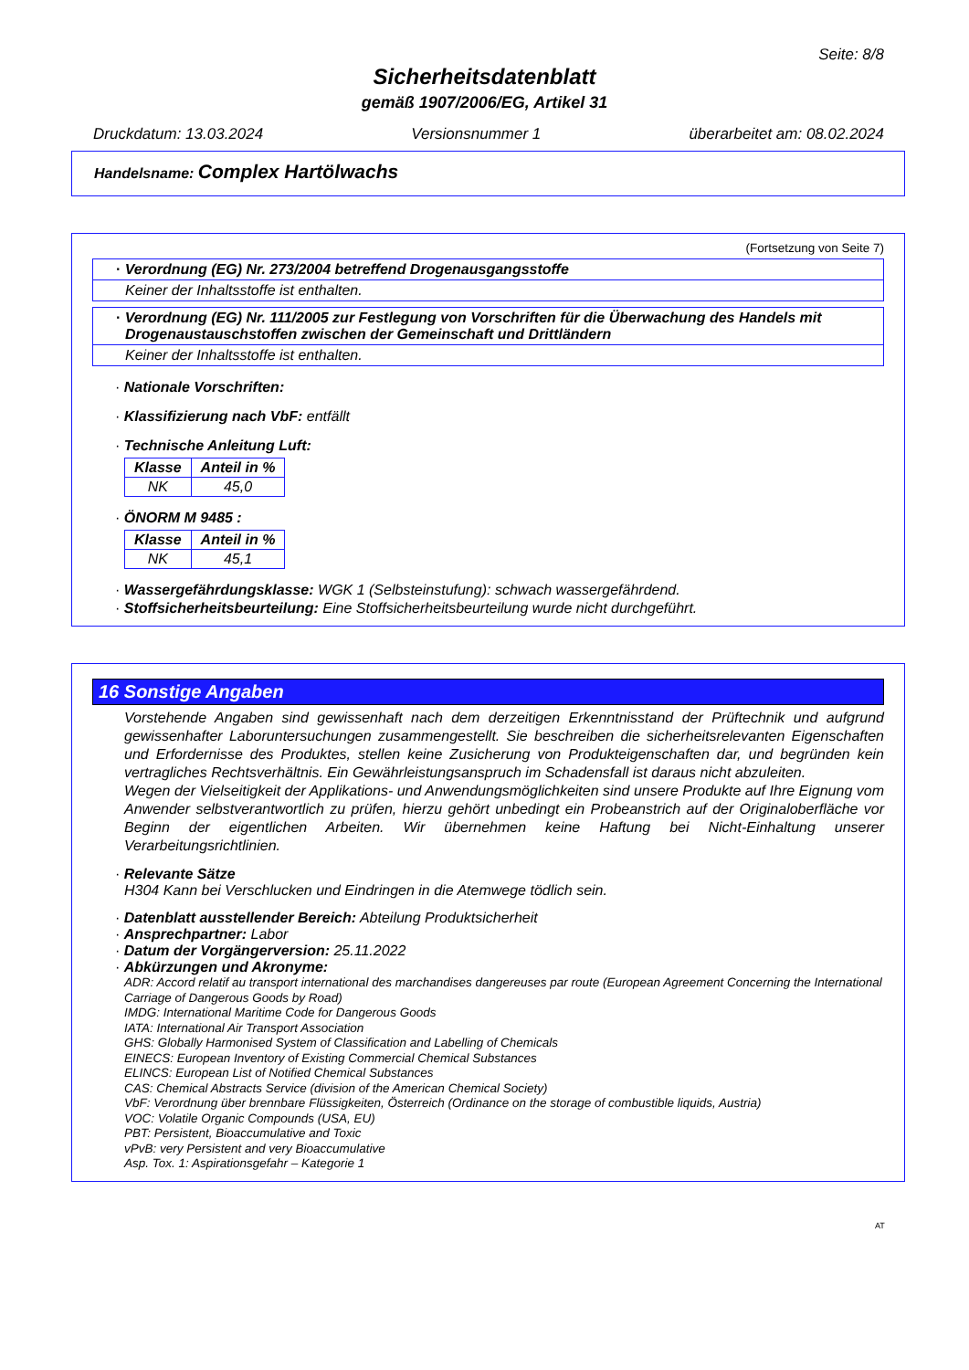Seite: 8/8
Sicherheitsdatenblatt
gemäß 1907/2006/EG, Artikel 31
Druckdatum: 13.03.2024 Versionsnummer 1 überarbeitet am: 08.02.2024
Handelsname: Complex Hartölwachs
(Fortsetzung von Seite 7)
· Verordnung (EG) Nr. 273/2004 betreffend Drogenausgangsstoffe
Keiner der Inhaltsstoffe ist enthalten.
· Verordnung (EG) Nr. 111/2005 zur Festlegung von Vorschriften für die Überwachung des Handels mit Drogenaustauschstoffen zwischen der Gemeinschaft und Drittländern
Keiner der Inhaltsstoffe ist enthalten.
· Nationale Vorschriften:
· Klassifizierung nach VbF: entfällt
· Technische Anleitung Luft:
| Klasse | Anteil in % |
| --- | --- |
| NK | 45,0 |
· ÖNORM M 9485 :
| Klasse | Anteil in % |
| --- | --- |
| NK | 45,1 |
· Wassergefährdungsklasse: WGK 1 (Selbsteinstufung): schwach wassergefährdend.
· Stoffsicherheitsbeurteilung: Eine Stoffsicherheitsbeurteilung wurde nicht durchgeführt.
16 Sonstige Angaben
Vorstehende Angaben sind gewissenhaft nach dem derzeitigen Erkenntnisstand der Prüftechnik und aufgrund gewissenhafter Laboruntersuchungen zusammengestellt. Sie beschreiben die sicherheitsrelevanten Eigenschaften und Erfordernisse des Produktes, stellen keine Zusicherung von Produkteigenschaften dar, und begründen kein vertragliches Rechtsverhältnis. Ein Gewährleistungsanspruch im Schadensfall ist daraus nicht abzuleiten.
Wegen der Vielseitigkeit der Applikations- und Anwendungsmöglichkeiten sind unsere Produkte auf Ihre Eignung vom Anwender selbstverantwortlich zu prüfen, hierzu gehört unbedingt ein Probeanstrich auf der Originaloberfläche vor Beginn der eigentlichen Arbeiten. Wir übernehmen keine Haftung bei Nicht-Einhaltung unserer Verarbeitungsrichtlinien.
· Relevante Sätze
H304 Kann bei Verschlucken und Eindringen in die Atemwege tödlich sein.
· Datenblatt ausstellender Bereich: Abteilung Produktsicherheit
· Ansprechpartner: Labor
· Datum der Vorgängerversion: 25.11.2022
· Abkürzungen und Akronyme:
ADR: Accord relatif au transport international des marchandises dangereuses par route (European Agreement Concerning the International Carriage of Dangerous Goods by Road)
IMDG: International Maritime Code for Dangerous Goods
IATA: International Air Transport Association
GHS: Globally Harmonised System of Classification and Labelling of Chemicals
EINECS: European Inventory of Existing Commercial Chemical Substances
ELINCS: European List of Notified Chemical Substances
CAS: Chemical Abstracts Service (division of the American Chemical Society)
VbF: Verordnung über brennbare Flüssigkeiten, Österreich (Ordinance on the storage of combustible liquids, Austria)
VOC: Volatile Organic Compounds (USA, EU)
PBT: Persistent, Bioaccumulative and Toxic
vPvB: very Persistent and very Bioaccumulative
Asp. Tox. 1: Aspirationsgefahr – Kategorie 1
AT